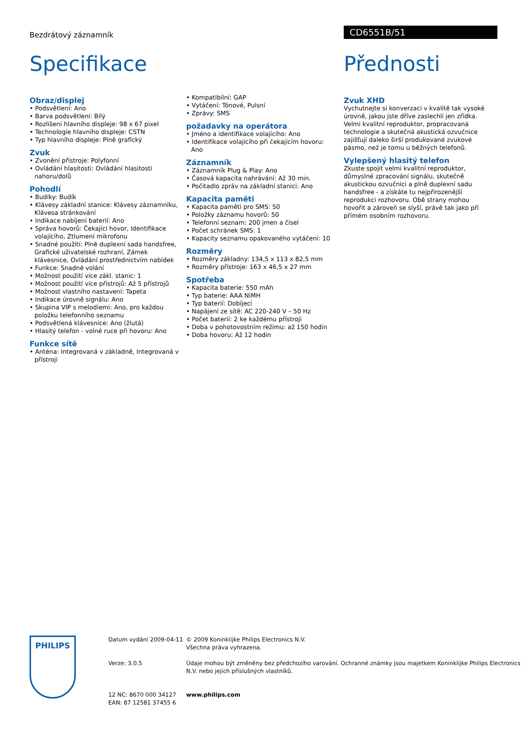Bezdrátový záznamník CD6551B/51
Specifikace Přednosti
Obraz/displej
• Podsvětlení: Ano
• Barva podsvětlení: Bílý
• Rozlišení hlavního displeje: 98 x 67 pixel
• Technologie hlavního displeje: CSTN
• Typ hlavního displeje: Plně grafický
Zvuk
• Zvonění přístroje: Polyfonní
• Ovládání hlasitosti: Ovládání hlasitosti nahoru/dolů
Pohodlí
• Budíky: Budík
• Klávesy základní stanice: Klávesy záznamníku, Klávesa stránkování
• Indikace nabíjení baterií: Ano
• Správa hovorů: Čekající hovor, Identifikace volajícího, Ztlumení mikrofonu
• Snadné použití: Plně duplexní sada handsfree, Grafické uživatelské rozhraní, Zámek klávesnice, Ovládání prostřednictvím nabídek
• Funkce: Snadné volání
• Možnost použití více zákl. stanic: 1
• Možnost použití více přístrojů: Až 5 přístrojů
• Možnost vlastního nastavení: Tapeta
• Indikace úrovně signálu: Ano
• Skupina VIP s melodiemi: Ano, pro každou položku telefonního seznamu
• Podsvětlená klávesnice: Ano (žlutá)
• Hlasitý telefon - volné ruce při hovoru: Ano
Funkce sítě
• Anténa: Integrovaná v základně, Integrovaná v přístroji
• Kompatibilní: GAP
• Vytáčení: Tónové, Pulsní
• Zprávy: SMS
požadavky na operátora
• Jméno a identifikace volajícího: Ano
• Identifikace volajícího při čekajícím hovoru: Ano
Záznamník
• Záznamník Plug & Play: Ano
• Časová kapacita nahrávání: Až 30 min.
• Počitadlo zpráv na základní stanici: Ano
Kapacita paměti
• Kapacita paměti pro SMS: 50
• Položky záznamu hovorů: 50
• Telefonní seznam: 200 jmen a čísel
• Počet schránek SMS: 1
• Kapacity seznamu opakovaného vytáčení: 10
Rozměry
• Rozměry základny: 134,5 x 113 x 82,5 mm
• Rozměry přístroje: 163 x 46,5 x 27 mm
Spotřeba
• Kapacita baterie: 550 mAh
• Typ baterie: AAA NiMH
• Typ baterií: Dobíjecí
• Napájení ze sítě: AC 220-240 V – 50 Hz
• Počet baterií: 2 ke každému přístroji
• Doba v pohotovostním režimu: až 150 hodin
• Doba hovoru: Až 12 hodin
Zvuk XHD
Vychutnejte si konverzaci v kvalitě tak vysoké úrovně, jakou jste dříve zaslechli jen zřídka. Velmi kvalitní reproduktor, propracovaná technologie a skutečná akustická ozvučnice zajišťují daleko širší produkované zvukové pásmo, než je tomu u běžných telefonů.
Vylepšený hlasitý telefon
Zkuste spojit velmi kvalitní reproduktor, důmyslné zpracování signálu, skutečně akustickou ozvučnici a plně duplexní sadu handsfree - a získáte tu nejpřirozenější reprodukci rozhovoru. Obě strany mohou hovořit a zároveň se slyší, právě tak jako při přímém osobním rozhovoru.
PHILIPS
Datum vydání 2009-04-11
Verze: 3.0.5
12 NC: 8670 000 34127
EAN: 87 12581 37455 6
© 2009 Koninklijke Philips Electronics N.V.
Všechna práva vyhrazena.
Údaje mohou být změněny bez předchozího varování. Ochranné známky jsou majetkem Koninklijke Philips Electronics N.V. nebo jejich příslušných vlastníků.
www.philips.com